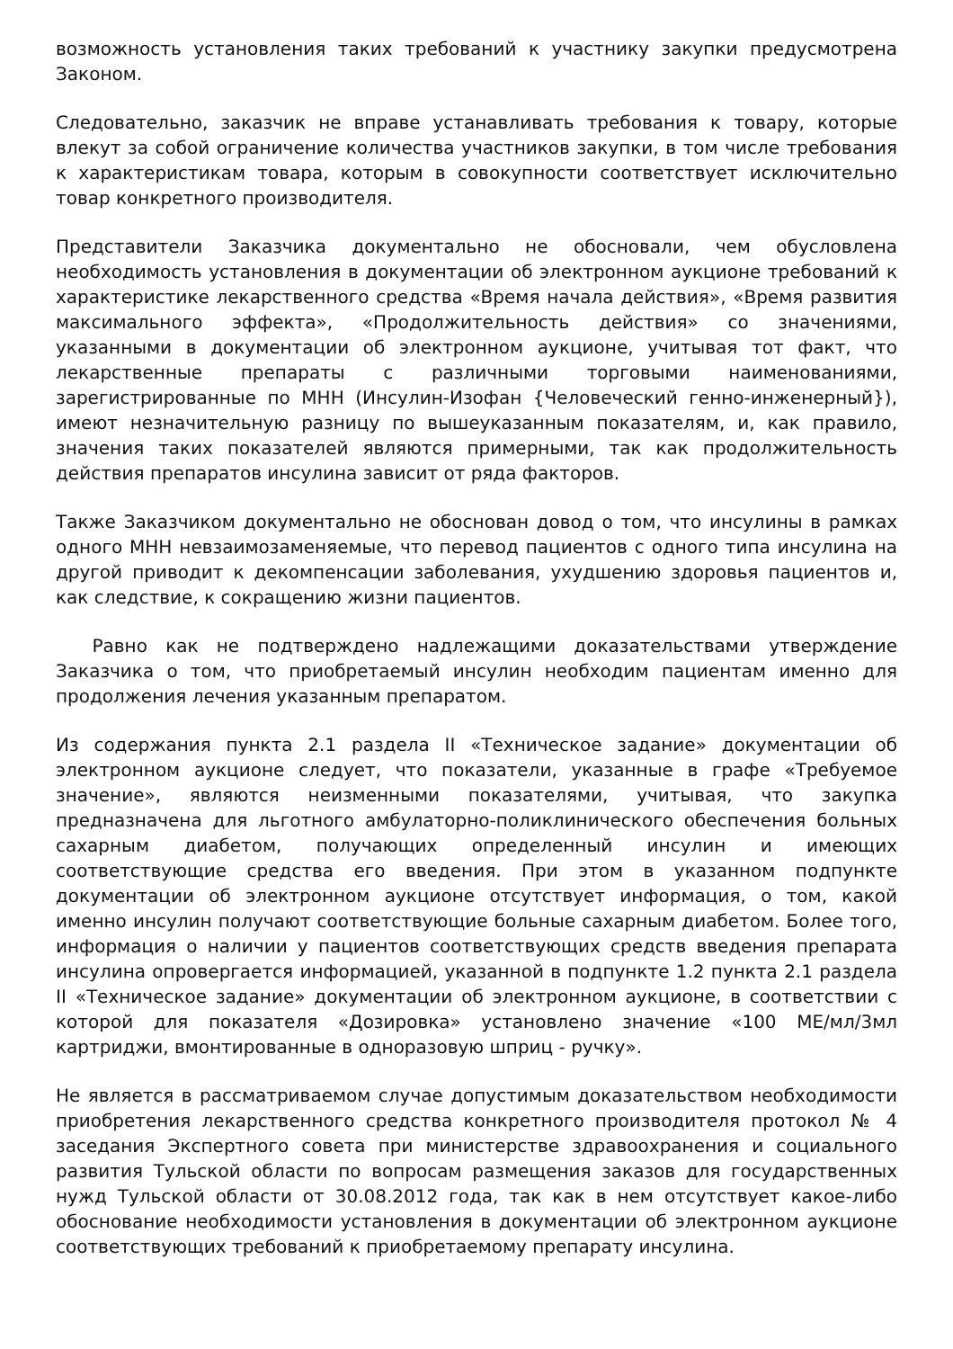возможность установления таких требований к участнику закупки предусмотрена Законом.
Следовательно, заказчик не вправе устанавливать требования к товару, которые влекут за собой ограничение количества участников закупки, в том числе требования к характеристикам товара, которым в совокупности соответствует исключительно товар конкретного производителя.
Представители Заказчика документально не обосновали, чем обусловлена необходимость установления в документации об электронном аукционе требований к характеристике лекарственного средства «Время начала действия», «Время развития максимального эффекта», «Продолжительность действия» со значениями, указанными в документации об электронном аукционе, учитывая тот факт, что лекарственные препараты с различными торговыми наименованиями, зарегистрированные по МНН (Инсулин-Изофан {Человеческий генно-инженерный}), имеют незначительную разницу по вышеуказанным показателям, и, как правило, значения таких показателей являются примерными, так как продолжительность действия препаратов инсулина зависит от ряда факторов.
Также Заказчиком документально не обоснован довод о том, что инсулины в рамках одного МНН невзаимозаменяемые, что перевод пациентов с одного типа инсулина на другой приводит к декомпенсации заболевания, ухудшению здоровья пациентов и, как следствие, к сокращению жизни пациентов.
Равно как не подтверждено надлежащими доказательствами утверждение Заказчика о том, что приобретаемый инсулин необходим пациентам именно для продолжения лечения указанным препаратом.
Из содержания пункта 2.1 раздела II «Техническое задание» документации об электронном аукционе следует, что показатели, указанные в графе «Требуемое значение», являются неизменными показателями, учитывая, что закупка предназначена для льготного амбулаторно-поликлинического обеспечения больных сахарным диабетом, получающих определенный инсулин и имеющих соответствующие средства его введения. При этом в указанном подпункте документации об электронном аукционе отсутствует информация, о том, какой именно инсулин получают соответствующие больные сахарным диабетом. Более того, информация о наличии у пациентов соответствующих средств введения препарата инсулина опровергается информацией, указанной в подпункте 1.2 пункта 2.1 раздела II «Техническое задание» документации об электронном аукционе, в соответствии с которой для показателя «Дозировка» установлено значение «100 МЕ/мл/3мл картриджи, вмонтированные в одноразовую шприц - ручку».
Не является в рассматриваемом случае допустимым доказательством необходимости приобретения лекарственного средства конкретного производителя протокол № 4 заседания Экспертного совета при министерстве здравоохранения и социального развития Тульской области по вопросам размещения заказов для государственных нужд Тульской области от 30.08.2012 года, так как в нем отсутствует какое-либо обоснование необходимости установления в документации об электронном аукционе соответствующих требований к приобретаемому препарату инсулина.